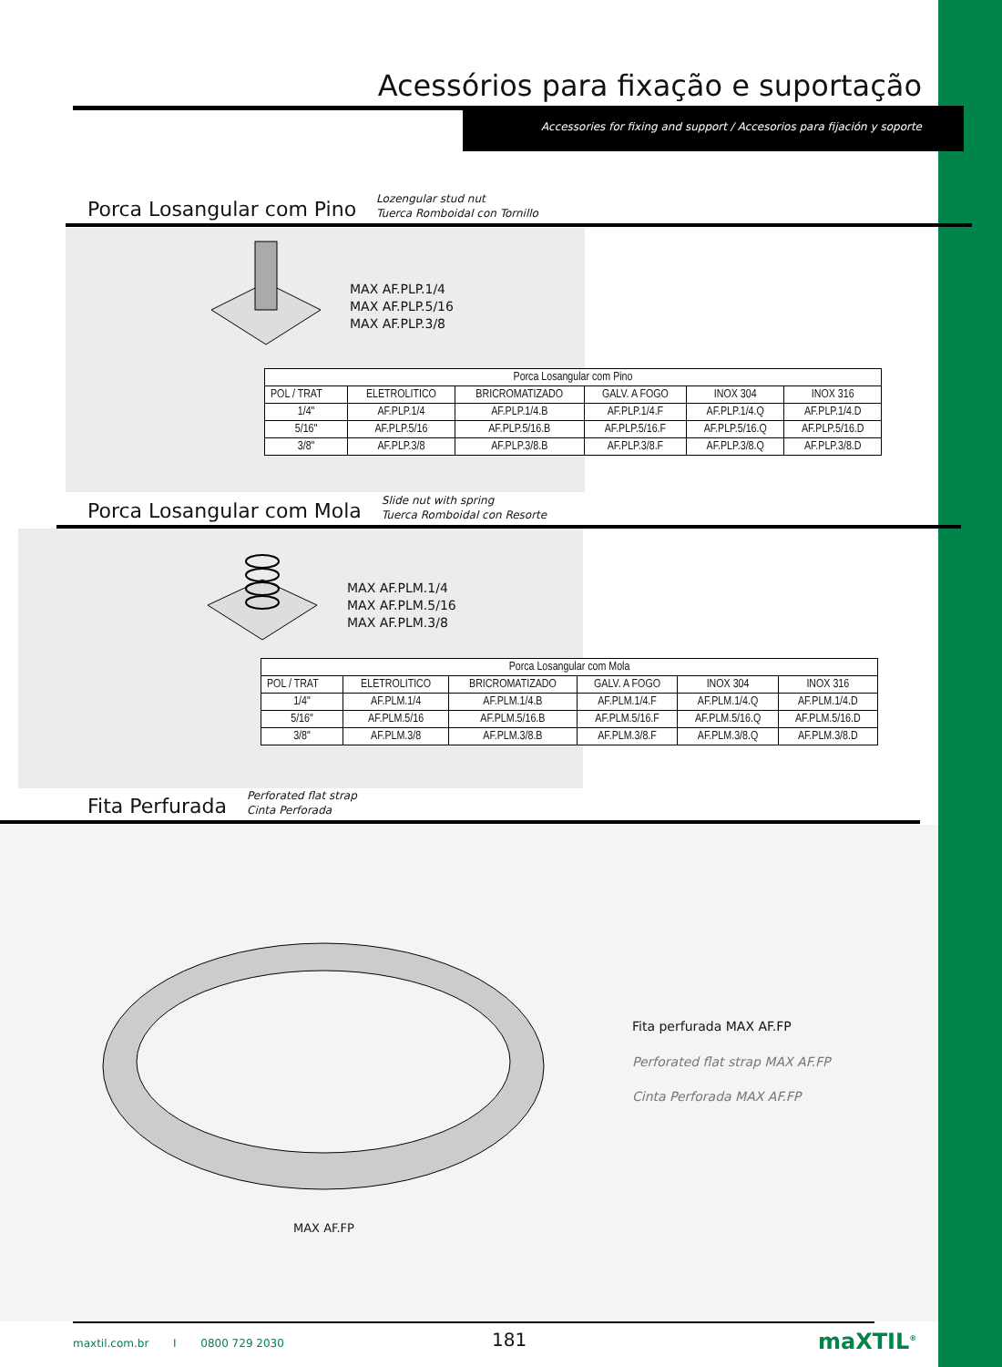Acessórios para fixação e suportação
Accessories for fixing and support / Accesorios para fijación y soporte
Porca Losangular com Pino
Lozengular stud nut
Tuerca Romboidal con Tornillo
MAX AF.PLP.1/4
MAX AF.PLP.5/16
MAX AF.PLP.3/8
| Porca Losangular com Pino | | | | | |
| --- | --- | --- | --- | --- | --- |
| POL / TRAT | ELETROLITICO | BRICROMATIZADO | GALV. A FOGO | INOX 304 | INOX 316 |
| 1/4" | AF.PLP.1/4 | AF.PLP.1/4.B | AF.PLP.1/4.F | AF.PLP.1/4.Q | AF.PLP.1/4.D |
| 5/16" | AF.PLP.5/16 | AF.PLP.5/16.B | AF.PLP.5/16.F | AF.PLP.5/16.Q | AF.PLP.5/16.D |
| 3/8" | AF.PLP.3/8 | AF.PLP.3/8.B | AF.PLP.3/8.F | AF.PLP.3/8.Q | AF.PLP.3/8.D |
Porca Losangular com Mola
Slide nut with spring
Tuerca Romboidal con Resorte
MAX AF.PLM.1/4
MAX AF.PLM.5/16
MAX AF.PLM.3/8
| Porca Losangular com Mola | | | | | |
| --- | --- | --- | --- | --- | --- |
| POL / TRAT | ELETROLITICO | BRICROMATIZADO | GALV. A FOGO | INOX 304 | INOX 316 |
| 1/4" | AF.PLM.1/4 | AF.PLM.1/4.B | AF.PLM.1/4.F | AF.PLM.1/4.Q | AF.PLM.1/4.D |
| 5/16" | AF.PLM.5/16 | AF.PLM.5/16.B | AF.PLM.5/16.F | AF.PLM.5/16.Q | AF.PLM.5/16.D |
| 3/8" | AF.PLM.3/8 | AF.PLM.3/8.B | AF.PLM.3/8.F | AF.PLM.3/8.Q | AF.PLM.3/8.D |
Fita Perfurada
Perforated flat strap
Cinta Perforada
Fita perfurada MAX AF.FP
Perforated flat strap MAX AF.FP
Cinta Perforada MAX AF.FP
MAX AF.FP
maxtil.com.br I 0800 729 2030
181 maXTIL<sup>®</sup>